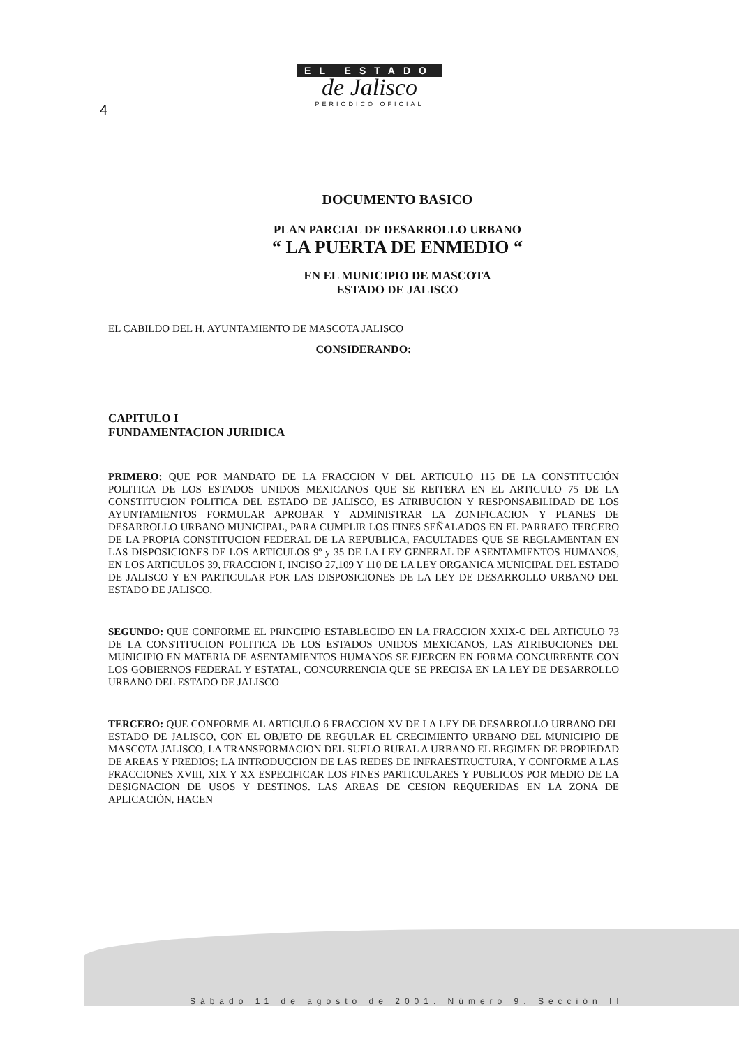EL ESTADO
de Jalisco
PERIÓDICO OFICIAL
4
DOCUMENTO BASICO
PLAN PARCIAL DE DESARROLLO URBANO
“ LA PUERTA DE ENMEDIO “
EN EL MUNICIPIO DE MASCOTA
ESTADO DE JALISCO
EL CABILDO DEL H. AYUNTAMIENTO DE MASCOTA JALISCO
CONSIDERANDO:
CAPITULO I
FUNDAMENTACION JURIDICA
PRIMERO: QUE POR MANDATO DE LA FRACCION V DEL ARTICULO 115 DE LA CONSTITUCIÓN POLITICA DE LOS ESTADOS UNIDOS MEXICANOS QUE SE REITERA EN EL ARTICULO 75 DE LA CONSTITUCION POLITICA DEL ESTADO DE JALISCO, ES ATRIBUCION Y RESPONSABILIDAD DE LOS AYUNTAMIENTOS FORMULAR APROBAR Y ADMINISTRAR LA ZONIFICACION Y PLANES DE DESARROLLO URBANO MUNICIPAL, PARA CUMPLIR LOS FINES SEÑALADOS EN EL PARRAFO TERCERO DE LA PROPIA CONSTITUCION FEDERAL DE LA REPUBLICA, FACULTADES QUE SE REGLAMENTAN EN LAS DISPOSICIONES DE LOS ARTICULOS 9º y 35 DE LA LEY GENERAL DE ASENTAMIENTOS HUMANOS, EN LOS ARTICULOS 39, FRACCION I, INCISO 27,109 Y 110 DE LA LEY ORGANICA MUNICIPAL DEL ESTADO DE JALISCO Y EN PARTICULAR POR LAS DISPOSICIONES DE LA LEY DE DESARROLLO URBANO DEL ESTADO DE JALISCO.
SEGUNDO: QUE CONFORME EL PRINCIPIO ESTABLECIDO EN LA FRACCION XXIX-C DEL ARTICULO 73 DE LA CONSTITUCION POLITICA DE LOS ESTADOS UNIDOS MEXICANOS, LAS ATRIBUCIONES DEL MUNICIPIO EN MATERIA DE ASENTAMIENTOS HUMANOS SE EJERCEN EN FORMA CONCURRENTE CON LOS GOBIERNOS FEDERAL Y ESTATAL, CONCURRENCIA QUE SE PRECISA EN LA LEY DE DESARROLLO URBANO DEL ESTADO DE JALISCO
TERCERO: QUE CONFORME AL ARTICULO 6 FRACCION XV DE LA LEY DE DESARROLLO URBANO DEL ESTADO DE JALISCO, CON EL OBJETO DE REGULAR EL CRECIMIENTO URBANO DEL MUNICIPIO DE MASCOTA JALISCO, LA TRANSFORMACION DEL SUELO RURAL A URBANO EL REGIMEN DE PROPIEDAD DE AREAS Y PREDIOS; LA INTRODUCCION DE LAS REDES DE INFRAESTRUCTURA, Y CONFORME A LAS FRACCIONES XVIII, XIX Y XX ESPECIFICAR LOS FINES PARTICULARES Y PUBLICOS POR MEDIO DE LA DESIGNACION DE USOS Y DESTINOS. LAS AREAS DE CESION REQUERIDAS EN LA ZONA DE APLICACIÓN, HACEN
Sábado 11 de agosto de 2001. Número 9. Sección II